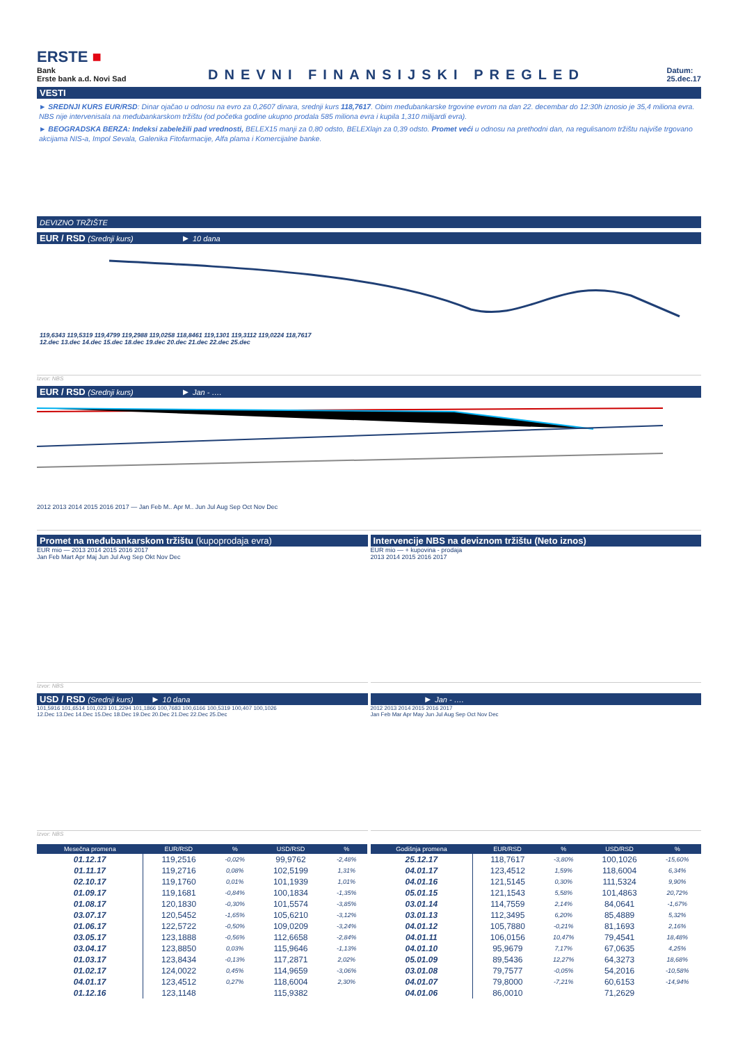ERSTE ■
Bank
Erste bank a.d. Novi Sad
DNEVNI FINANSIJSKI PREGLED
Datum:
25.dec.17
VESTI
► SREDNJI KURS EUR/RSD: Dinar ojačao u odnosu na evro za 0,2607 dinara, srednji kurs 118,7617. Obim međubankarske trgovine evrom na dan 22. decembar do 12:30h iznosio je 35,4 miliona evra. NBS nije intervenisala na međubankarskom tržištu (od početka godine ukupno prodala 585 miliona evra i kupila 1,310 milijardi evra).
► BEOGRADSKA BERZA: Indeksi zabeležili pad vrednosti, BELEX15 manji za 0,80 odsto, BELEXlajn za 0,39 odsto. Promet veći u odnosu na prethodni dan, na regulisanom tržištu najviše trgovano akcijama NIS-a, Impol Sevala, Galenika Fitofarmacije, Alfa plama i Komercijalne banke.
DEVIZNO TRŽIŠTE
EUR / RSD (Srednji kurs) ► 10 dana
119,6343 119,5319 119,4799 119,2988 119,0258 118,8461 119,1301 119,3112 119,0224 118,7617
12.dec 13.dec 14.dec 15.dec 18.dec 19.dec 20.dec 21.dec 22.dec 25.dec
Izvor: NBS
EUR / RSD (Srednji kurs) ► Jan - ….
2012 2013 2014 2015 2016 2017 — Jan Feb M.. Apr M.. Jun Jul Aug Sep Oct Nov Dec
Promet na međubankarskom tržištu (kupoprodaja evra)
EUR mio — 2013 2014 2015 2016 2017
Jan Feb Mart Apr Maj Jun Jul Avg Sep Okt Nov Dec
Izvor: NBS
Intervencije NBS na deviznom tržištu (Neto iznos)
EUR mio — + kupovina - prodaja
2013 2014 2015 2016 2017
USD / RSD (Srednji kurs) ► 10 dana
101,5916 101,6514 101,023 101,2294 101,1866 100,7683 100,6166 100,5319 100,407 100,1026
12.Dec 13.Dec 14.Dec 15.Dec 18.Dec 19.Dec 20.Dec 21.Dec 22.Dec 25.Dec
Izvor: NBS
► Jan - ….
2012 2013 2014 2015 2016 2017
Jan Feb Mar Apr May Jun Jul Aug Sep Oct Nov Dec
| Mesečna promena | EUR/RSD | % | USD/RSD | % |
| --- | --- | --- | --- | --- |
| 01.12.17 | 119,2516 | -0,02% | 99,9762 | -2,48% |
| 01.11.17 | 119,2716 | 0,08% | 102,5199 | 1,31% |
| 02.10.17 | 119,1760 | 0,01% | 101,1939 | 1,01% |
| 01.09.17 | 119,1681 | -0,84% | 100,1834 | -1,35% |
| 01.08.17 | 120,1830 | -0,30% | 101,5574 | -3,85% |
| 03.07.17 | 120,5452 | -1,65% | 105,6210 | -3,12% |
| 01.06.17 | 122,5722 | -0,50% | 109,0209 | -3,24% |
| 03.05.17 | 123,1888 | -0,56% | 112,6658 | -2,84% |
| 03.04.17 | 123,8850 | 0,03% | 115,9646 | -1,13% |
| 01.03.17 | 123,8434 | -0,13% | 117,2871 | 2,02% |
| 01.02.17 | 124,0022 | 0,45% | 114,9659 | -3,06% |
| 04.01.17 | 123,4512 | 0,27% | 118,6004 | 2,30% |
| 01.12.16 | 123,1148 | | 115,9382 | |
| Godišnja promena | EUR/RSD | % | USD/RSD | % |
| --- | --- | --- | --- | --- |
| 25.12.17 | 118,7617 | -3,80% | 100,1026 | -15,60% |
| 04.01.17 | 123,4512 | 1,59% | 118,6004 | 6,34% |
| 04.01.16 | 121,5145 | 0,30% | 111,5324 | 9,90% |
| 05.01.15 | 121,1543 | 5,58% | 101,4863 | 20,72% |
| 03.01.14 | 114,7559 | 2,14% | 84,0641 | -1,67% |
| 03.01.13 | 112,3495 | 6,20% | 85,4889 | 5,32% |
| 04.01.12 | 105,7880 | -0,21% | 81,1693 | 2,16% |
| 04.01.11 | 106,0156 | 10,47% | 79,4541 | 18,48% |
| 04.01.10 | 95,9679 | 7,17% | 67,0635 | 4,25% |
| 05.01.09 | 89,5436 | 12,27% | 64,3273 | 18,68% |
| 03.01.08 | 79,7577 | -0,05% | 54,2016 | -10,58% |
| 04.01.07 | 79,8000 | -7,21% | 60,6153 | -14,94% |
| 04.01.06 | 86,0010 | | 71,2629 | |